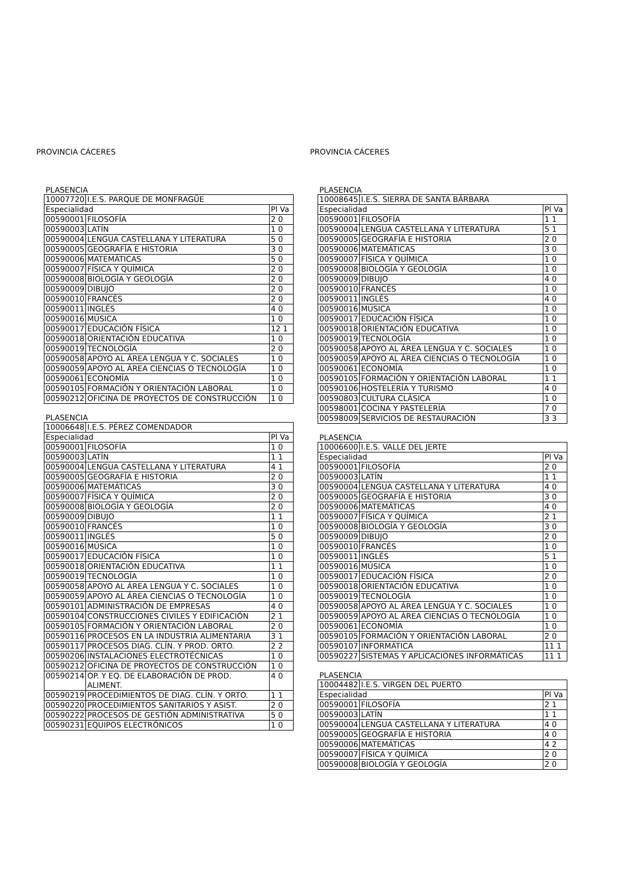PROVINCIA CÁCERES
PLASENCIA
| 10007720 | I.E.S. PARQUE DE MONFRAGÜE | |
| Especialidad | | Pl Va |
| 00590001 | FILOSOFÍA | 2 0 |
| 00590003 | LATÍN | 1 0 |
| 00590004 | LENGUA CASTELLANA Y LITERATURA | 5 0 |
| 00590005 | GEOGRAFÍA E HISTORIA | 3 0 |
| 00590006 | MATEMÁTICAS | 5 0 |
| 00590007 | FÍSICA Y QUÍMICA | 2 0 |
| 00590008 | BIOLOGÍA Y GEOLOGÍA | 2 0 |
| 00590009 | DIBUJO | 2 0 |
| 00590010 | FRANCÉS | 2 0 |
| 00590011 | INGLÉS | 4 0 |
| 00590016 | MÚSICA | 1 0 |
| 00590017 | EDUCACIÓN FÍSICA | 12 1 |
| 00590018 | ORIENTACIÓN EDUCATIVA | 1 0 |
| 00590019 | TECNOLOGÍA | 2 0 |
| 00590058 | APOYO AL ÁREA LENGUA Y C. SOCIALES | 1 0 |
| 00590059 | APOYO AL ÁREA CIENCIAS O TECNOLOGÍA | 1 0 |
| 00590061 | ECONOMÍA | 1 0 |
| 00590105 | FORMACIÓN Y ORIENTACIÓN LABORAL | 1 0 |
| 00590212 | OFICINA DE PROYECTOS DE CONSTRUCCIÓN | 1 0 |
PLASENCIA
| 10006648 | I.E.S. PÉREZ COMENDADOR | |
| Especialidad | | Pl Va |
| 00590001 | FILOSOFÍA | 1 0 |
| 00590003 | LATÍN | 1 1 |
| 00590004 | LENGUA CASTELLANA Y LITERATURA | 4 1 |
| 00590005 | GEOGRAFÍA E HISTORIA | 2 0 |
| 00590006 | MATEMÁTICAS | 3 0 |
| 00590007 | FÍSICA Y QUÍMICA | 2 0 |
| 00590008 | BIOLOGÍA Y GEOLOGÍA | 2 0 |
| 00590009 | DIBUJO | 1 1 |
| 00590010 | FRANCÉS | 1 0 |
| 00590011 | INGLÉS | 5 0 |
| 00590016 | MÚSICA | 1 0 |
| 00590017 | EDUCACIÓN FÍSICA | 1 0 |
| 00590018 | ORIENTACIÓN EDUCATIVA | 1 1 |
| 00590019 | TECNOLOGÍA | 1 0 |
| 00590058 | APOYO AL ÁREA LENGUA Y C. SOCIALES | 1 0 |
| 00590059 | APOYO AL ÁREA CIENCIAS O TECNOLOGÍA | 1 0 |
| 00590101 | ADMINISTRACIÓN DE EMPRESAS | 4 0 |
| 00590104 | CONSTRUCCIONES CIVILES Y EDIFICACIÓN | 2 1 |
| 00590105 | FORMACIÓN Y ORIENTACIÓN LABORAL | 2 0 |
| 00590116 | PROCESOS EN LA INDUSTRIA ALIMENTARIA | 3 1 |
| 00590117 | PROCESOS DIAG. CLÍN. Y PROD. ORTO. | 2 2 |
| 00590206 | INSTALACIONES ELECTROTÉCNICAS | 1 0 |
| 00590212 | OFICINA DE PROYECTOS DE CONSTRUCCIÓN | 1 0 |
| 00590214 | OP. Y EQ. DE ELABORACIÓN DE PROD. ALIMENT. | 4 0 |
| 00590219 | PROCEDIMIENTOS DE DIAG. CLÍN. Y ORTO. | 1 1 |
| 00590220 | PROCEDIMIENTOS SANITARIOS Y ASIST. | 2 0 |
| 00590222 | PROCESOS DE GESTIÓN ADMINISTRATIVA | 5 0 |
| 00590231 | EQUIPOS ELECTRÓNICOS | 1 0 |
PROVINCIA CÁCERES
PLASENCIA
| 10008645 | I.E.S. SIERRA DE SANTA BÁRBARA | |
| Especialidad | | Pl Va |
| 00590001 | FILOSOFÍA | 1 1 |
| 00590004 | LENGUA CASTELLANA Y LITERATURA | 5 1 |
| 00590005 | GEOGRAFÍA E HISTORIA | 2 0 |
| 00590006 | MATEMÁTICAS | 3 0 |
| 00590007 | FÍSICA Y QUÍMICA | 1 0 |
| 00590008 | BIOLOGÍA Y GEOLOGÍA | 1 0 |
| 00590009 | DIBUJO | 4 0 |
| 00590010 | FRANCÉS | 1 0 |
| 00590011 | INGLÉS | 4 0 |
| 00590016 | MÚSICA | 1 0 |
| 00590017 | EDUCACIÓN FÍSICA | 1 0 |
| 00590018 | ORIENTACIÓN EDUCATIVA | 1 0 |
| 00590019 | TECNOLOGÍA | 1 0 |
| 00590058 | APOYO AL ÁREA LENGUA Y C. SOCIALES | 1 0 |
| 00590059 | APOYO AL ÁREA CIENCIAS O TECNOLOGÍA | 1 0 |
| 00590061 | ECONOMÍA | 1 0 |
| 00590105 | FORMACIÓN Y ORIENTACIÓN LABORAL | 1 1 |
| 00590106 | HOSTELERÍA Y TURISMO | 4 0 |
| 00590803 | CULTURA CLÁSICA | 1 0 |
| 00598001 | COCINA Y PASTELERÍA | 7 0 |
| 00598009 | SERVICIOS DE RESTAURACIÓN | 3 3 |
PLASENCIA
| 10006600 | I.E.S. VALLE DEL JERTE | |
| Especialidad | | Pl Va |
| 00590001 | FILOSOFÍA | 2 0 |
| 00590003 | LATÍN | 1 1 |
| 00590004 | LENGUA CASTELLANA Y LITERATURA | 4 0 |
| 00590005 | GEOGRAFÍA E HISTORIA | 3 0 |
| 00590006 | MATEMÁTICAS | 4 0 |
| 00590007 | FÍSICA Y QUÍMICA | 2 1 |
| 00590008 | BIOLOGÍA Y GEOLOGÍA | 3 0 |
| 00590009 | DIBUJO | 2 0 |
| 00590010 | FRANCÉS | 1 0 |
| 00590011 | INGLÉS | 5 1 |
| 00590016 | MÚSICA | 1 0 |
| 00590017 | EDUCACIÓN FÍSICA | 2 0 |
| 00590018 | ORIENTACIÓN EDUCATIVA | 1 0 |
| 00590019 | TECNOLOGÍA | 1 0 |
| 00590058 | APOYO AL ÁREA LENGUA Y C. SOCIALES | 1 0 |
| 00590059 | APOYO AL ÁREA CIENCIAS O TECNOLOGÍA | 1 0 |
| 00590061 | ECONOMÍA | 1 0 |
| 00590105 | FORMACIÓN Y ORIENTACIÓN LABORAL | 2 0 |
| 00590107 | INFORMÁTICA | 11 1 |
| 00590227 | SISTEMAS Y APLICACIONES INFORMÁTICAS | 11 1 |
PLASENCIA
| 10004482 | I.E.S. VIRGEN DEL PUERTO | |
| Especialidad | | Pl Va |
| 00590001 | FILOSOFÍA | 2 1 |
| 00590003 | LATÍN | 1 1 |
| 00590004 | LENGUA CASTELLANA Y LITERATURA | 4 0 |
| 00590005 | GEOGRAFÍA E HISTORIA | 4 0 |
| 00590006 | MATEMÁTICAS | 4 2 |
| 00590007 | FÍSICA Y QUÍMICA | 2 0 |
| 00590008 | BIOLOGÍA Y GEOLOGÍA | 2 0 |